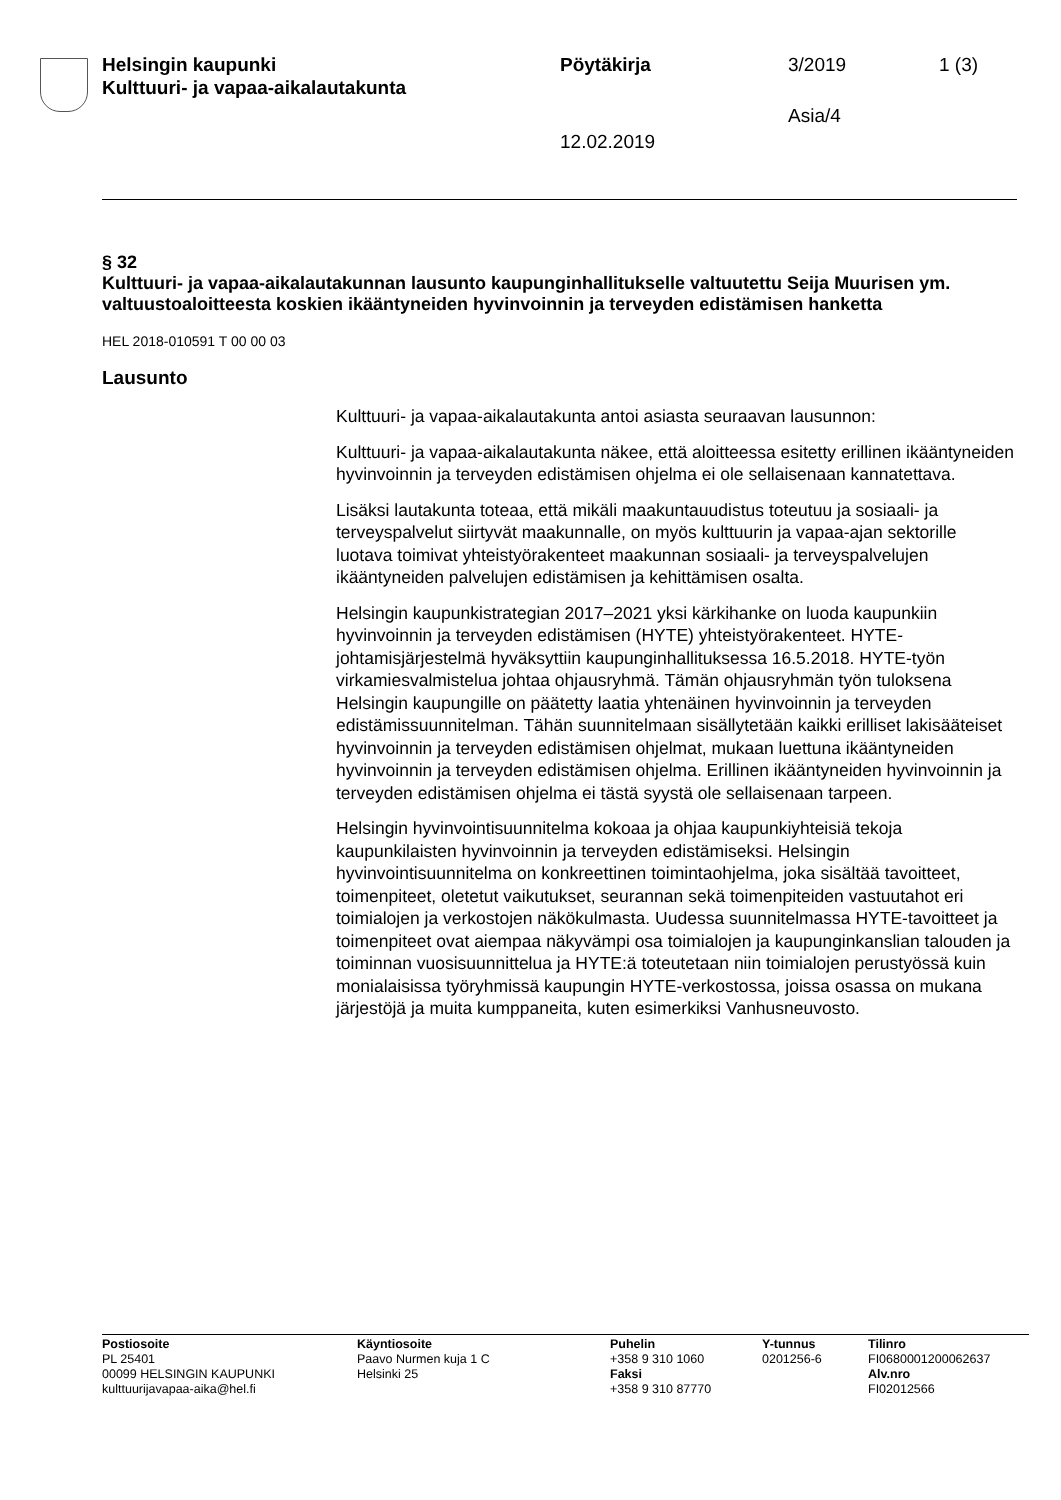Helsingin kaupunki
Kulttuuri- ja vapaa-aikalautakunta
Pöytäkirja 3/2019 1 (3)
Asia/4
12.02.2019
§ 32
Kulttuuri- ja vapaa-aikalautakunnan lausunto kaupunginhallitukselle valtuutettu Seija Muurisen ym. valtuustoaloitteesta koskien ikääntyneiden hyvinvoinnin ja terveyden edistämisen hanketta
HEL 2018-010591 T 00 00 03
Lausunto
Kulttuuri- ja vapaa-aikalautakunta antoi asiasta seuraavan lausunnon:
Kulttuuri- ja vapaa-aikalautakunta näkee, että aloitteessa esitetty erillinen ikääntyneiden hyvinvoinnin ja terveyden edistämisen ohjelma ei ole sellaisenaan kannatettava.
Lisäksi lautakunta toteaa, että mikäli maakuntauudistus toteutuu ja sosiaali- ja terveyspalvelut siirtyvät maakunnalle, on myös kulttuurin ja vapaa-ajan sektorille luotava toimivat yhteistyörakenteet maakunnan sosiaali- ja terveyspalvelujen ikääntyneiden palvelujen edistämisen ja kehittämisen osalta.
Helsingin kaupunkistrategian 2017–2021 yksi kärkihanke on luoda kaupunkiin hyvinvoinnin ja terveyden edistämisen (HYTE) yhteistyörakenteet. HYTE-johtamisjärjestelmä hyväksyttiin kaupunginhallituksessa 16.5.2018. HYTE-työn virkamiesvalmistelua johtaa ohjausryhmä. Tämän ohjausryhmän työn tuloksena Helsingin kaupungille on päätetty laatia yhtenäinen hyvinvoinnin ja terveyden edistämissuunnitelman. Tähän suunnitelmaan sisällytetään kaikki erilliset lakisääteiset hyvinvoinnin ja terveyden edistämisen ohjelmat, mukaan luettuna ikääntyneiden hyvinvoinnin ja terveyden edistämisen ohjelma. Erillinen ikääntyneiden hyvinvoinnin ja terveyden edistämisen ohjelma ei tästä syystä ole sellaisenaan tarpeen.
Helsingin hyvinvointisuunnitelma kokoaa ja ohjaa kaupunkiyhteisiä tekoja kaupunkilaisten hyvinvoinnin ja terveyden edistämiseksi. Helsingin hyvinvointisuunnitelma on konkreettinen toimintaohjelma, joka sisältää tavoitteet, toimenpiteet, oletetut vaikutukset, seurannan sekä toimenpiteiden vastuutahot eri toimialojen ja verkostojen näkökulmasta. Uudessa suunnitelmassa HYTE-tavoitteet ja toimenpiteet ovat aiempaa näkyvämpi osa toimialojen ja kaupunginkanslian talouden ja toiminnan vuosisuunnittelua ja HYTE:ä toteutetaan niin toimialojen perustyössä kuin monialaisissa työryhmissä kaupungin HYTE-verkostossa, joissa osassa on mukana järjestöjä ja muita kumppaneita, kuten esimerkiksi Vanhusneuvosto.
Postiosoite
PL 25401
00099 HELSINGIN KAUPUNKI
kulttuurijavapaa-aika@hel.fi
Käyntiosoite
Paavo Nurmen kuja 1 C
Helsinki 25
Puhelin
+358 9 310 1060
Faksi
+358 9 310 87770
Y-tunnus
0201256-6
Tilinro
FI0680001200062637
Alv.nro
FI02012566